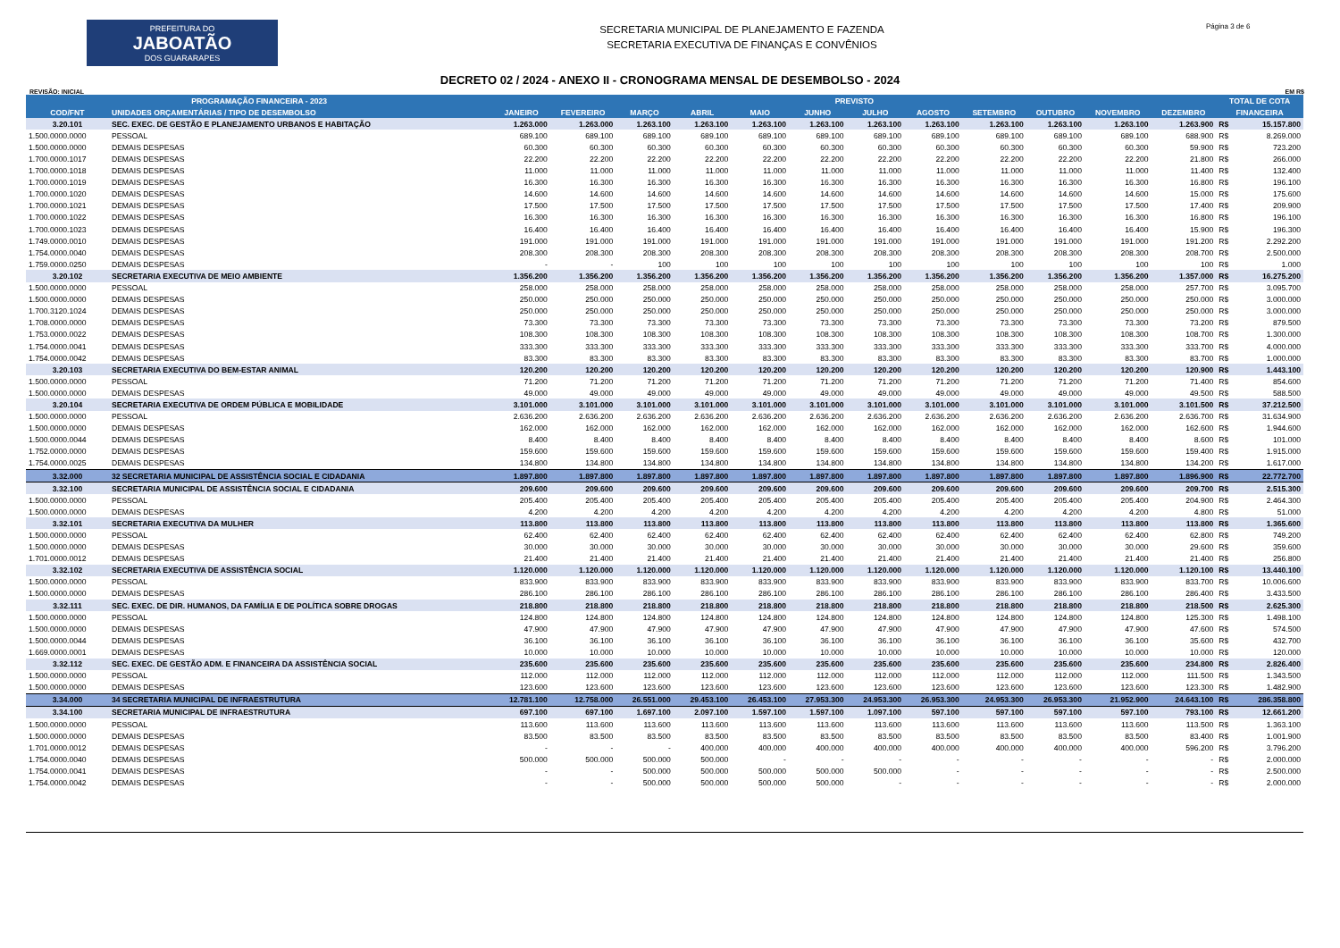PREFEITURA DO
JABOATÃO
DOS GUARARAPES
SECRETARIA MUNICIPAL DE PLANEJAMENTO E FAZENDA
SECRETARIA EXECUTIVA DE FINANÇAS E CONVÊNIOS
Página 3 de 6
DECRETO 02 / 2024 - ANEXO II - CRONOGRAMA MENSAL DE DESEMBOLSO - 2024
REVISÃO: INICIAL EM R$
| PROGRAMAÇÃO FINANCEIRA - 2023 | | PREVISTO | | | | | | | | | | | | TOTAL DE COTA | |
| --- | --- | --- | --- | --- | --- | --- | --- | --- | --- | --- | --- | --- | --- | --- | --- |
| COD/FNT | UNIDADES ORÇAMENTÁRIAS / TIPO DE DESEMBOLSO | JANEIRO | FEVEREIRO | MARÇO | ABRIL | MAIO | JUNHO | JULHO | AGOSTO | SETEMBRO | OUTUBRO | NOVEMBRO | DEZEMBRO | FINANCEIRA | |
| 3.20.101 | SEC. EXEC. DE GESTÃO E PLANEJAMENTO URBANOS E HABITAÇÃO | 1.263.000 | 1.263.000 | 1.263.100 | 1.263.100 | 1.263.100 | 1.263.100 | 1.263.100 | 1.263.100 | 1.263.100 | 1.263.100 | 1.263.100 | 1.263.900 | R$ | 15.157.800 |
| 1.500.0000.0000 | PESSOAL | 689.100 | 689.100 | 689.100 | 689.100 | 689.100 | 689.100 | 689.100 | 689.100 | 689.100 | 689.100 | 689.100 | 688.900 | R$ | 8.269.000 |
| 1.500.0000.0000 | DEMAIS DESPESAS | 60.300 | 60.300 | 60.300 | 60.300 | 60.300 | 60.300 | 60.300 | 60.300 | 60.300 | 60.300 | 60.300 | 59.900 | R$ | 723.200 |
| 1.700.0000.1017 | DEMAIS DESPESAS | 22.200 | 22.200 | 22.200 | 22.200 | 22.200 | 22.200 | 22.200 | 22.200 | 22.200 | 22.200 | 22.200 | 21.800 | R$ | 266.000 |
| 1.700.0000.1018 | DEMAIS DESPESAS | 11.000 | 11.000 | 11.000 | 11.000 | 11.000 | 11.000 | 11.000 | 11.000 | 11.000 | 11.000 | 11.000 | 11.400 | R$ | 132.400 |
| 1.700.0000.1019 | DEMAIS DESPESAS | 16.300 | 16.300 | 16.300 | 16.300 | 16.300 | 16.300 | 16.300 | 16.300 | 16.300 | 16.300 | 16.300 | 16.800 | R$ | 196.100 |
| 1.700.0000.1020 | DEMAIS DESPESAS | 14.600 | 14.600 | 14.600 | 14.600 | 14.600 | 14.600 | 14.600 | 14.600 | 14.600 | 14.600 | 14.600 | 15.000 | R$ | 175.600 |
| 1.700.0000.1021 | DEMAIS DESPESAS | 17.500 | 17.500 | 17.500 | 17.500 | 17.500 | 17.500 | 17.500 | 17.500 | 17.500 | 17.500 | 17.500 | 17.400 | R$ | 209.900 |
| 1.700.0000.1022 | DEMAIS DESPESAS | 16.300 | 16.300 | 16.300 | 16.300 | 16.300 | 16.300 | 16.300 | 16.300 | 16.300 | 16.300 | 16.300 | 16.800 | R$ | 196.100 |
| 1.700.0000.1023 | DEMAIS DESPESAS | 16.400 | 16.400 | 16.400 | 16.400 | 16.400 | 16.400 | 16.400 | 16.400 | 16.400 | 16.400 | 16.400 | 15.900 | R$ | 196.300 |
| 1.749.0000.0010 | DEMAIS DESPESAS | 191.000 | 191.000 | 191.000 | 191.000 | 191.000 | 191.000 | 191.000 | 191.000 | 191.000 | 191.000 | 191.000 | 191.200 | R$ | 2.292.200 |
| 1.754.0000.0040 | DEMAIS DESPESAS | 208.300 | 208.300 | 208.300 | 208.300 | 208.300 | 208.300 | 208.300 | 208.300 | 208.300 | 208.300 | 208.300 | 208.700 | R$ | 2.500.000 |
| 1.759.0000.0250 | DEMAIS DESPESAS | - | - | 100 | 100 | 100 | 100 | 100 | 100 | 100 | 100 | 100 | 100 | R$ | 1.000 |
| 3.20.102 | SECRETARIA EXECUTIVA DE MEIO AMBIENTE | 1.356.200 | 1.356.200 | 1.356.200 | 1.356.200 | 1.356.200 | 1.356.200 | 1.356.200 | 1.356.200 | 1.356.200 | 1.356.200 | 1.356.200 | 1.357.000 | R$ | 16.275.200 |
| 1.500.0000.0000 | PESSOAL | 258.000 | 258.000 | 258.000 | 258.000 | 258.000 | 258.000 | 258.000 | 258.000 | 258.000 | 258.000 | 258.000 | 257.700 | R$ | 3.095.700 |
| 1.500.0000.0000 | DEMAIS DESPESAS | 250.000 | 250.000 | 250.000 | 250.000 | 250.000 | 250.000 | 250.000 | 250.000 | 250.000 | 250.000 | 250.000 | 250.000 | R$ | 3.000.000 |
| 1.700.3120.1024 | DEMAIS DESPESAS | 250.000 | 250.000 | 250.000 | 250.000 | 250.000 | 250.000 | 250.000 | 250.000 | 250.000 | 250.000 | 250.000 | 250.000 | R$ | 3.000.000 |
| 1.708.0000.0000 | DEMAIS DESPESAS | 73.300 | 73.300 | 73.300 | 73.300 | 73.300 | 73.300 | 73.300 | 73.300 | 73.300 | 73.300 | 73.300 | 73.200 | R$ | 879.500 |
| 1.753.0000.0022 | DEMAIS DESPESAS | 108.300 | 108.300 | 108.300 | 108.300 | 108.300 | 108.300 | 108.300 | 108.300 | 108.300 | 108.300 | 108.300 | 108.700 | R$ | 1.300.000 |
| 1.754.0000.0041 | DEMAIS DESPESAS | 333.300 | 333.300 | 333.300 | 333.300 | 333.300 | 333.300 | 333.300 | 333.300 | 333.300 | 333.300 | 333.300 | 333.700 | R$ | 4.000.000 |
| 1.754.0000.0042 | DEMAIS DESPESAS | 83.300 | 83.300 | 83.300 | 83.300 | 83.300 | 83.300 | 83.300 | 83.300 | 83.300 | 83.300 | 83.300 | 83.700 | R$ | 1.000.000 |
| 3.20.103 | SECRETARIA EXECUTIVA DO BEM-ESTAR ANIMAL | 120.200 | 120.200 | 120.200 | 120.200 | 120.200 | 120.200 | 120.200 | 120.200 | 120.200 | 120.200 | 120.200 | 120.900 | R$ | 1.443.100 |
| 1.500.0000.0000 | PESSOAL | 71.200 | 71.200 | 71.200 | 71.200 | 71.200 | 71.200 | 71.200 | 71.200 | 71.200 | 71.200 | 71.200 | 71.400 | R$ | 854.600 |
| 1.500.0000.0000 | DEMAIS DESPESAS | 49.000 | 49.000 | 49.000 | 49.000 | 49.000 | 49.000 | 49.000 | 49.000 | 49.000 | 49.000 | 49.000 | 49.500 | R$ | 588.500 |
| 3.20.104 | SECRETARIA EXECUTIVA DE ORDEM PÚBLICA E MOBILIDADE | 3.101.000 | 3.101.000 | 3.101.000 | 3.101.000 | 3.101.000 | 3.101.000 | 3.101.000 | 3.101.000 | 3.101.000 | 3.101.000 | 3.101.000 | 3.101.500 | R$ | 37.212.500 |
| 1.500.0000.0000 | PESSOAL | 2.636.200 | 2.636.200 | 2.636.200 | 2.636.200 | 2.636.200 | 2.636.200 | 2.636.200 | 2.636.200 | 2.636.200 | 2.636.200 | 2.636.200 | 2.636.700 | R$ | 31.634.900 |
| 1.500.0000.0000 | DEMAIS DESPESAS | 162.000 | 162.000 | 162.000 | 162.000 | 162.000 | 162.000 | 162.000 | 162.000 | 162.000 | 162.000 | 162.000 | 162.600 | R$ | 1.944.600 |
| 1.500.0000.0044 | DEMAIS DESPESAS | 8.400 | 8.400 | 8.400 | 8.400 | 8.400 | 8.400 | 8.400 | 8.400 | 8.400 | 8.400 | 8.400 | 8.600 | R$ | 101.000 |
| 1.752.0000.0000 | DEMAIS DESPESAS | 159.600 | 159.600 | 159.600 | 159.600 | 159.600 | 159.600 | 159.600 | 159.600 | 159.600 | 159.600 | 159.600 | 159.400 | R$ | 1.915.000 |
| 1.754.0000.0025 | DEMAIS DESPESAS | 134.800 | 134.800 | 134.800 | 134.800 | 134.800 | 134.800 | 134.800 | 134.800 | 134.800 | 134.800 | 134.800 | 134.200 | R$ | 1.617.000 |
| 3.32.000 | 32 SECRETARIA MUNICIPAL DE ASSISTÊNCIA SOCIAL E CIDADANIA | 1.897.800 | 1.897.800 | 1.897.800 | 1.897.800 | 1.897.800 | 1.897.800 | 1.897.800 | 1.897.800 | 1.897.800 | 1.897.800 | 1.897.800 | 1.896.900 | R$ | 22.772.700 |
| 3.32.100 | SECRETARIA MUNICIPAL DE ASSISTÊNCIA SOCIAL E CIDADANIA | 209.600 | 209.600 | 209.600 | 209.600 | 209.600 | 209.600 | 209.600 | 209.600 | 209.600 | 209.600 | 209.600 | 209.700 | R$ | 2.515.300 |
| 1.500.0000.0000 | PESSOAL | 205.400 | 205.400 | 205.400 | 205.400 | 205.400 | 205.400 | 205.400 | 205.400 | 205.400 | 205.400 | 205.400 | 204.900 | R$ | 2.464.300 |
| 1.500.0000.0000 | DEMAIS DESPESAS | 4.200 | 4.200 | 4.200 | 4.200 | 4.200 | 4.200 | 4.200 | 4.200 | 4.200 | 4.200 | 4.200 | 4.800 | R$ | 51.000 |
| 3.32.101 | SECRETARIA EXECUTIVA DA MULHER | 113.800 | 113.800 | 113.800 | 113.800 | 113.800 | 113.800 | 113.800 | 113.800 | 113.800 | 113.800 | 113.800 | 113.800 | R$ | 1.365.600 |
| 1.500.0000.0000 | PESSOAL | 62.400 | 62.400 | 62.400 | 62.400 | 62.400 | 62.400 | 62.400 | 62.400 | 62.400 | 62.400 | 62.400 | 62.800 | R$ | 749.200 |
| 1.500.0000.0000 | DEMAIS DESPESAS | 30.000 | 30.000 | 30.000 | 30.000 | 30.000 | 30.000 | 30.000 | 30.000 | 30.000 | 30.000 | 30.000 | 29.600 | R$ | 359.600 |
| 1.701.0000.0012 | DEMAIS DESPESAS | 21.400 | 21.400 | 21.400 | 21.400 | 21.400 | 21.400 | 21.400 | 21.400 | 21.400 | 21.400 | 21.400 | 21.400 | R$ | 256.800 |
| 3.32.102 | SECRETARIA EXECUTIVA DE ASSISTÊNCIA SOCIAL | 1.120.000 | 1.120.000 | 1.120.000 | 1.120.000 | 1.120.000 | 1.120.000 | 1.120.000 | 1.120.000 | 1.120.000 | 1.120.000 | 1.120.000 | 1.120.100 | R$ | 13.440.100 |
| 1.500.0000.0000 | PESSOAL | 833.900 | 833.900 | 833.900 | 833.900 | 833.900 | 833.900 | 833.900 | 833.900 | 833.900 | 833.900 | 833.900 | 833.700 | R$ | 10.006.600 |
| 1.500.0000.0000 | DEMAIS DESPESAS | 286.100 | 286.100 | 286.100 | 286.100 | 286.100 | 286.100 | 286.100 | 286.100 | 286.100 | 286.100 | 286.100 | 286.400 | R$ | 3.433.500 |
| 3.32.111 | SEC. EXEC. DE DIR. HUMANOS, DA FAMÍLIA E DE POLÍTICA SOBRE DROGAS | 218.800 | 218.800 | 218.800 | 218.800 | 218.800 | 218.800 | 218.800 | 218.800 | 218.800 | 218.800 | 218.800 | 218.500 | R$ | 2.625.300 |
| 1.500.0000.0000 | PESSOAL | 124.800 | 124.800 | 124.800 | 124.800 | 124.800 | 124.800 | 124.800 | 124.800 | 124.800 | 124.800 | 124.800 | 125.300 | R$ | 1.498.100 |
| 1.500.0000.0000 | DEMAIS DESPESAS | 47.900 | 47.900 | 47.900 | 47.900 | 47.900 | 47.900 | 47.900 | 47.900 | 47.900 | 47.900 | 47.900 | 47.600 | R$ | 574.500 |
| 1.500.0000.0044 | DEMAIS DESPESAS | 36.100 | 36.100 | 36.100 | 36.100 | 36.100 | 36.100 | 36.100 | 36.100 | 36.100 | 36.100 | 36.100 | 35.600 | R$ | 432.700 |
| 1.669.0000.0001 | DEMAIS DESPESAS | 10.000 | 10.000 | 10.000 | 10.000 | 10.000 | 10.000 | 10.000 | 10.000 | 10.000 | 10.000 | 10.000 | 10.000 | R$ | 120.000 |
| 3.32.112 | SEC. EXEC. DE GESTÃO ADM. E FINANCEIRA DA ASSISTÊNCIA SOCIAL | 235.600 | 235.600 | 235.600 | 235.600 | 235.600 | 235.600 | 235.600 | 235.600 | 235.600 | 235.600 | 235.600 | 234.800 | R$ | 2.826.400 |
| 1.500.0000.0000 | PESSOAL | 112.000 | 112.000 | 112.000 | 112.000 | 112.000 | 112.000 | 112.000 | 112.000 | 112.000 | 112.000 | 112.000 | 111.500 | R$ | 1.343.500 |
| 1.500.0000.0000 | DEMAIS DESPESAS | 123.600 | 123.600 | 123.600 | 123.600 | 123.600 | 123.600 | 123.600 | 123.600 | 123.600 | 123.600 | 123.600 | 123.300 | R$ | 1.482.900 |
| 3.34.000 | 34 SECRETARIA MUNICIPAL DE INFRAESTRUTURA | 12.781.100 | 12.758.000 | 26.551.000 | 29.453.100 | 26.453.100 | 27.953.300 | 24.953.300 | 26.953.300 | 24.953.300 | 26.953.300 | 21.952.900 | 24.643.100 | R$ | 286.358.800 |
| 3.34.100 | SECRETARIA MUNICIPAL DE INFRAESTRUTURA | 697.100 | 697.100 | 1.697.100 | 2.097.100 | 1.597.100 | 1.597.100 | 1.097.100 | 597.100 | 597.100 | 597.100 | 597.100 | 793.100 | R$ | 12.661.200 |
| 1.500.0000.0000 | PESSOAL | 113.600 | 113.600 | 113.600 | 113.600 | 113.600 | 113.600 | 113.600 | 113.600 | 113.600 | 113.600 | 113.600 | 113.500 | R$ | 1.363.100 |
| 1.500.0000.0000 | DEMAIS DESPESAS | 83.500 | 83.500 | 83.500 | 83.500 | 83.500 | 83.500 | 83.500 | 83.500 | 83.500 | 83.500 | 83.500 | 83.400 | R$ | 1.001.900 |
| 1.701.0000.0012 | DEMAIS DESPESAS | - | - | - | 400.000 | 400.000 | 400.000 | 400.000 | 400.000 | 400.000 | 400.000 | 400.000 | 596.200 | R$ | 3.796.200 |
| 1.754.0000.0040 | DEMAIS DESPESAS | 500.000 | 500.000 | 500.000 | 500.000 | - | - | - | - | - | - | - | - | R$ | 2.000.000 |
| 1.754.0000.0041 | DEMAIS DESPESAS | - | - | 500.000 | 500.000 | 500.000 | 500.000 | 500.000 | - | - | - | - | - | R$ | 2.500.000 |
| 1.754.0000.0042 | DEMAIS DESPESAS | - | - | 500.000 | 500.000 | 500.000 | 500.000 | - | - | - | - | - | - | R$ | 2.000.000 |